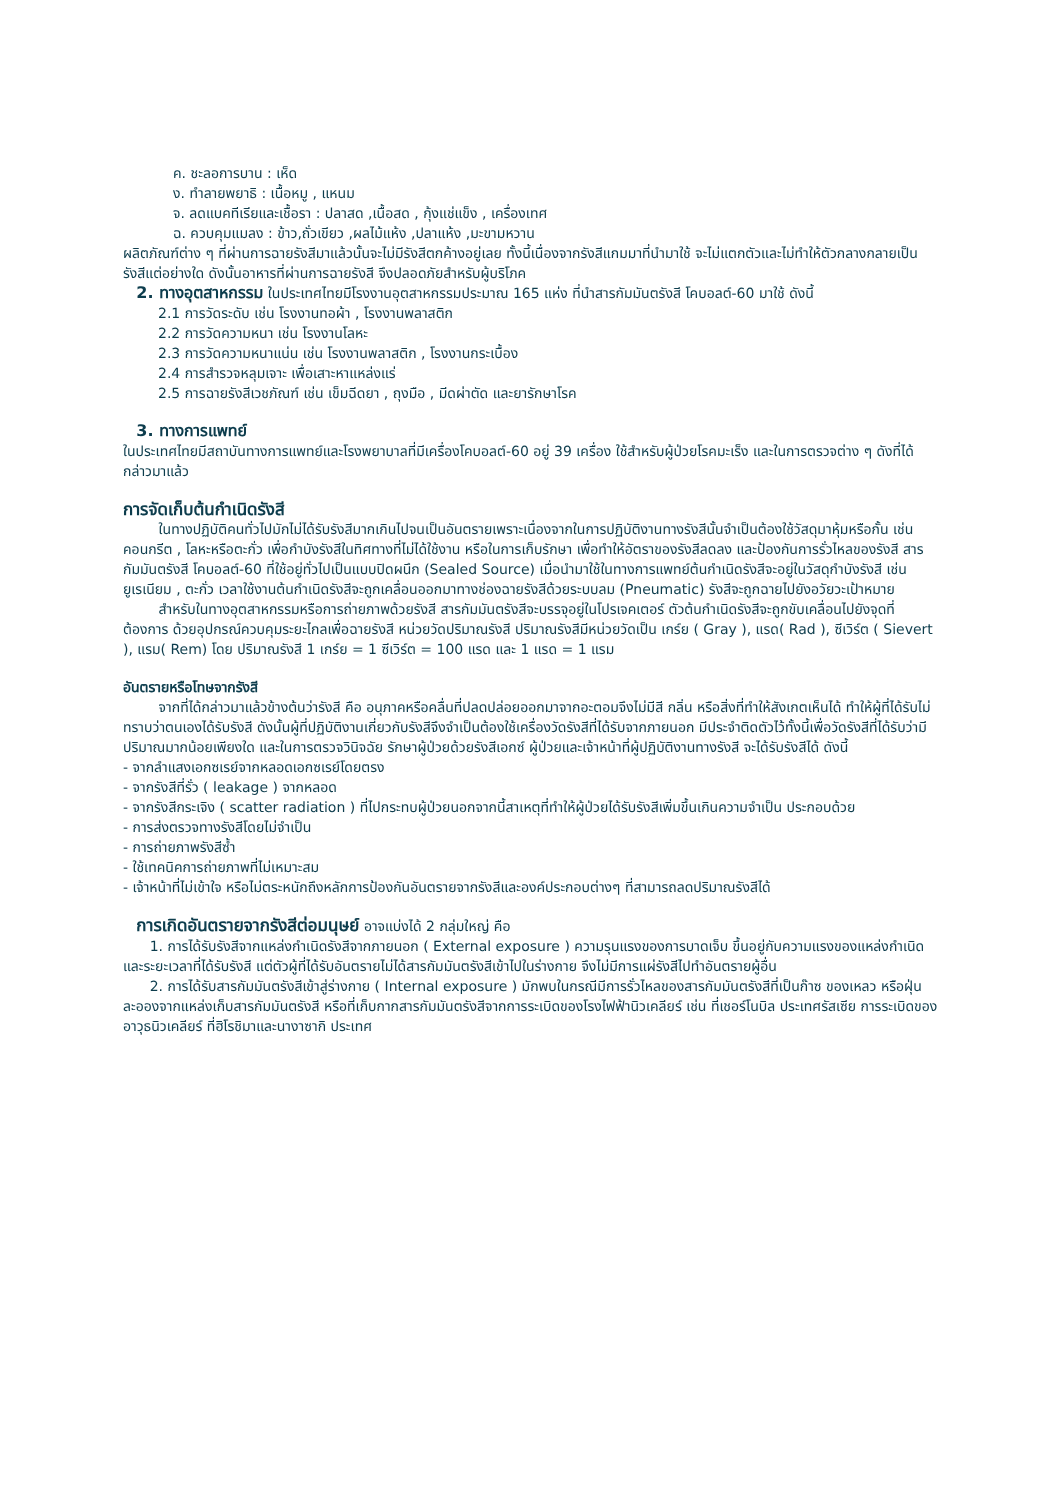ค. ชะลอการบาน : เห็ด
ง. ทำลายพยาธิ : เนื้อหมู , แหนม
จ. ลดแบคทีเรียและเชื้อรา : ปลาสด ,เนื้อสด , กุ้งแช่แข็ง , เครื่องเทศ
ฉ. ควบคุมแมลง : ข้าว,ถั่วเขียว ,ผลไม้แห้ง ,ปลาแห้ง ,มะขามหวาน
ผลิตภัณฑ์ต่าง ๆ ที่ผ่านการฉายรังสีมาแล้วนั้นจะไม่มีรังสีตกค้างอยู่เลย ทั้งนี้เนื่องจากรังสีแกมมาที่นำมาใช้ จะไม่แตกตัวและไม่ทำให้ตัวกลางกลายเป็นรังสีแต่อย่างใด ดังนั้นอาหารที่ผ่านการฉายรังสี จึงปลอดภัยสำหรับผู้บริโภค
2. ทางอุตสาหกรรม ในประเทศไทยมีโรงงานอุตสาหกรรมประมาณ 165 แห่ง ที่นำสารกัมมันตรังสี โคบอลต์-60 มาใช้ ดังนี้
2.1 การวัดระดับ เช่น โรงงานทอผ้า , โรงงานพลาสติก
2.2 การวัดความหนา เช่น โรงงานโลหะ
2.3 การวัดความหนาแน่น เช่น โรงงานพลาสติก , โรงงานกระเบื้อง
2.4 การสำรวจหลุมเจาะ เพื่อเสาะหาแหล่งแร่
2.5 การฉายรังสีเวชภัณฑ์ เช่น เข็มฉีดยา , ถุงมือ , มีดผ่าตัด และยารักษาโรค
3. ทางการแพทย์
ในประเทศไทยมีสถาบันทางการแพทย์และโรงพยาบาลที่มีเครื่องโคบอลต์-60 อยู่ 39 เครื่อง ใช้สำหรับผู้ป่วยโรคมะเร็ง และในการตรวจต่าง ๆ ดังที่ได้กล่าวมาแล้ว
การจัดเก็บต้นกำเนิดรังสี
ในทางปฏิบัติคนทั่วไปมักไม่ได้รับรังสีมากเกินไปจนเป็นอันตรายเพราะเนื่องจากในการปฏิบัติงานทางรังสีนั้นจำเป็นต้องใช้วัสดุมาหุ้มหรือกั้น เช่น คอนกรีต , โลหะหรือตะกั่ว เพื่อกำบังรังสีในทิศทางที่ไม่ได้ใช้งาน หรือในการเก็บรักษา เพื่อทำให้อัตราของรังสีลดลง และป้องกันการรั่วไหลของรังสี สารกัมมันตรังสี โคบอลต์-60 ที่ใช้อยู่ทั่วไปเป็นแบบปิดผนึก (Sealed Source) เมื่อนำมาใช้ในทางการแพทย์ต้นกำเนิดรังสีจะอยู่ในวัสดุกำบังรังสี เช่น ยูเรเนียม , ตะกั่ว เวลาใช้งานต้นกำเนิดรังสีจะถูกเคลื่อนออกมาทางช่องฉายรังสีด้วยระบบลม (Pneumatic) รังสีจะถูกฉายไปยังอวัยวะเป้าหมาย
สำหรับในทางอุตสาหกรรมหรือการถ่ายภาพด้วยรังสี สารกัมมันตรังสีจะบรรจุอยู่ในโปรเจคเตอร์ ตัวต้นกำเนิดรังสีจะถูกขับเคลื่อนไปยังจุดที่ต้องการ ด้วยอุปกรณ์ควบคุมระยะไกลเพื่อฉายรังสี หน่วยวัดปริมาณรังสี ปริมาณรังสีมีหน่วยวัดเป็น เกร์ย ( Gray ), แรด( Rad ), ซีเวิร์ต ( Sievert ), แรม( Rem) โดย ปริมาณรังสี 1 เกร์ย = 1 ซีเวิร์ต = 100 แรด และ 1 แรด = 1 แรม
อันตรายหรือโทษจากรังสี
จากที่ได้กล่าวมาแล้วข้างต้นว่ารังสี คือ อนุภาคหรือคลื่นที่ปลดปล่อยออกมาจากอะตอมจึงไม่มีสี กลิ่น หรือสิ่งที่ทำให้สังเกตเห็นได้ ทำให้ผู้ที่ได้รับไม่ทราบว่าตนเองได้รับรังสี ดังนั้นผู้ที่ปฏิบัติงานเกี่ยวกับรังสีจึงจำเป็นต้องใช้เครื่องวัดรังสีที่ได้รับจากภายนอก มีประจำติดตัวไว้ทั้งนี้เพื่อวัดรังสีที่ได้รับว่ามีปริมาณมากน้อยเพียงใด และในการตรวจวินิจฉัย รักษาผู้ป่วยด้วยรังสีเอกซ์ ผู้ป่วยและเจ้าหน้าที่ผู้ปฏิบัติงานทางรังสี จะได้รับรังสีได้ ดังนี้
- จากลำแสงเอกซเรย์จากหลอดเอกซเรย์โดยตรง
- จากรังสีที่รั่ว ( leakage ) จากหลอด
- จากรังสีกระเจิง ( scatter radiation ) ที่ไปกระทบผู้ป่วยนอกจากนี้สาเหตุที่ทำให้ผู้ป่วยได้รับรังสีเพิ่มขึ้นเกินความจำเป็น ประกอบด้วย
- การส่งตรวจทางรังสีโดยไม่จำเป็น
- การถ่ายภาพรังสีซ้ำ
- ใช้เทคนิคการถ่ายภาพที่ไม่เหมาะสม
- เจ้าหน้าที่ไม่เข้าใจ หรือไม่ตระหนักถึงหลักการป้องกันอันตรายจากรังสีและองค์ประกอบต่างๆ ที่สามารถลดปริมาณรังสีได้
การเกิดอันตรายจากรังสีต่อมนุษย์ อาจแบ่งได้ 2 กลุ่มใหญ่ คือ
1. การได้รับรังสีจากแหล่งกำเนิดรังสีจากภายนอก ( External exposure ) ความรุนแรงของการบาดเจ็บ ขึ้นอยู่กับความแรงของแหล่งกำเนิดและระยะเวลาที่ได้รับรังสี แต่ตัวผู้ที่ได้รับอันตรายไม่ได้สารกัมมันตรังสีเข้าไปในร่างกาย จึงไม่มีการแผ่รังสีไปทำอันตรายผู้อื่น
2. การได้รับสารกัมมันตรังสีเข้าสู่ร่างกาย ( Internal exposure ) มักพบในกรณีมีการรั่วไหลของสารกัมมันตรังสีที่เป็นก๊าซ ของเหลว หรือฝุ่นละอองจากแหล่งเก็บสารกัมมันตรังสี หรือที่เก็บกากสารกัมมันตรังสีจากการระเบิดของโรงไฟฟ้านิวเคลียร์ เช่น ที่เชอร์โนบิล ประเทศรัสเซีย การระเบิดของอาวุธนิวเคลียร์ ที่ฮิโรชิมาและนางาซากิ ประเทศ